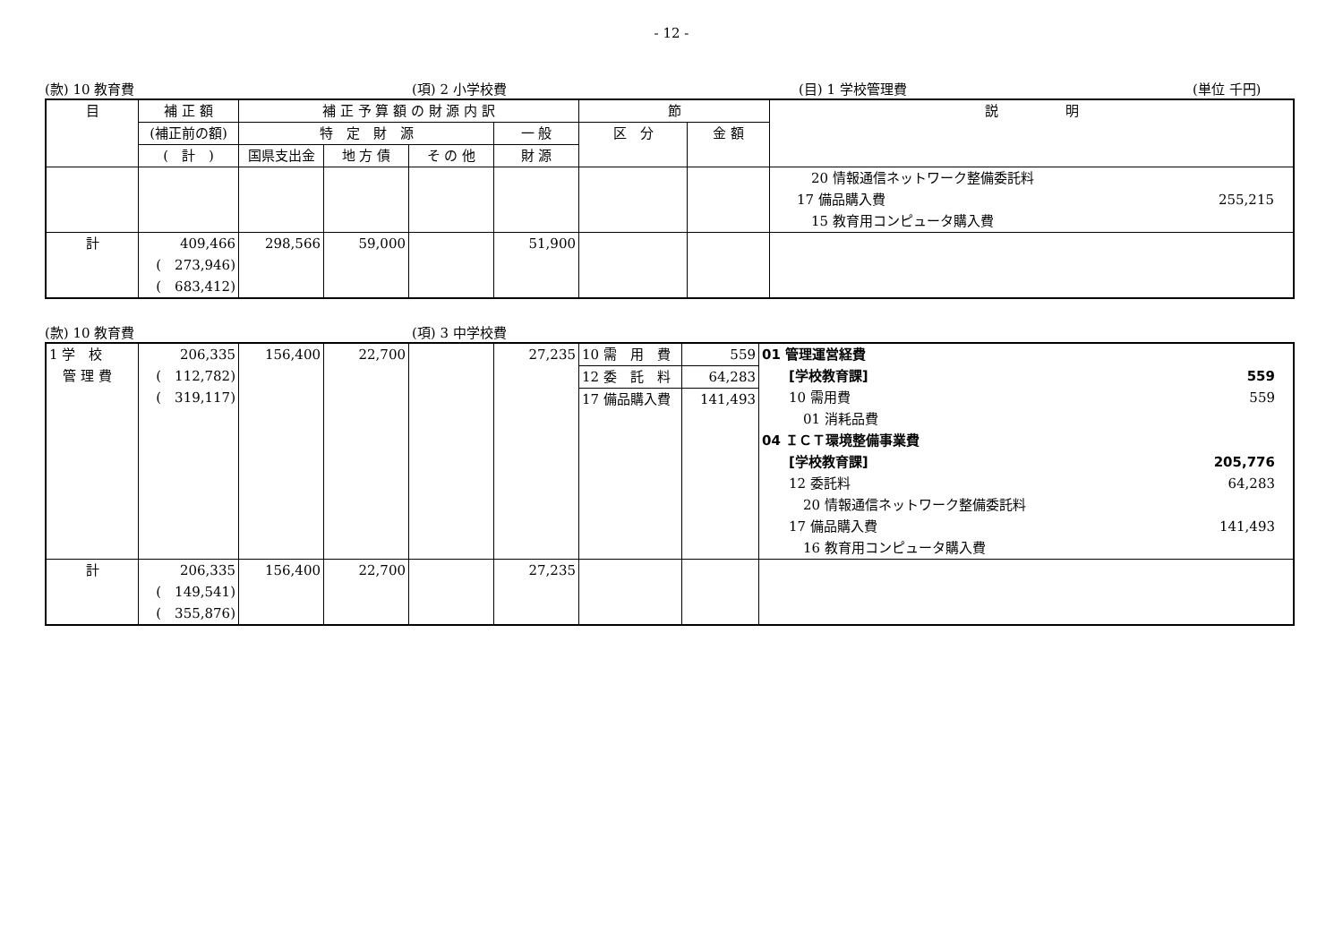- 12 -
(款) 10 教育費 (項) 2 小学校費 (目) 1 学校管理費 (単位 千円)
| 目 | 補 正 額 | 補 正 予 算 額 の 財 源 内 訳 | | | | 節 | | 説 明 |
| --- | --- | --- | --- | --- | --- | --- | --- | --- |
| | (補正前の額) | 特 定 財 源 | | | 一 般 | 区 分 | 金 額 | |
| | ( 計 ) | 国県支出金 | 地 方 債 | そ の 他 | 財 源 | | | |
| | | | | | | | | 20 情報通信ネットワーク整備委託料 17 備品購入費 255,215 15 教育用コンピュータ購入費 |
| 計 | 409,466 ( 273,946) ( 683,412) | 298,566 | 59,000 | | 51,900 | | | |
(款) 10 教育費 (項) 3 中学校費
| 1 学 校 管 理 費 | 206,335 ( 112,782) ( 319,117) | 156,400 | 22,700 | | 27,235 | 10 需 用 費 12 委 託 料 17 備品購入費 | 559 64,283 141,493 | 01 管理運営経費 [学校教育課] 559 10 需用費 559 01 消耗品費 04 ＩＣＴ環境整備事業費 [学校教育課] 205,776 12 委託料 64,283 20 情報通信ネットワーク整備委託料 17 備品購入費 141,493 16 教育用コンピュータ購入費 |
| 計 | 206,335 ( 149,541) ( 355,876) | 156,400 | 22,700 | | 27,235 | | | |